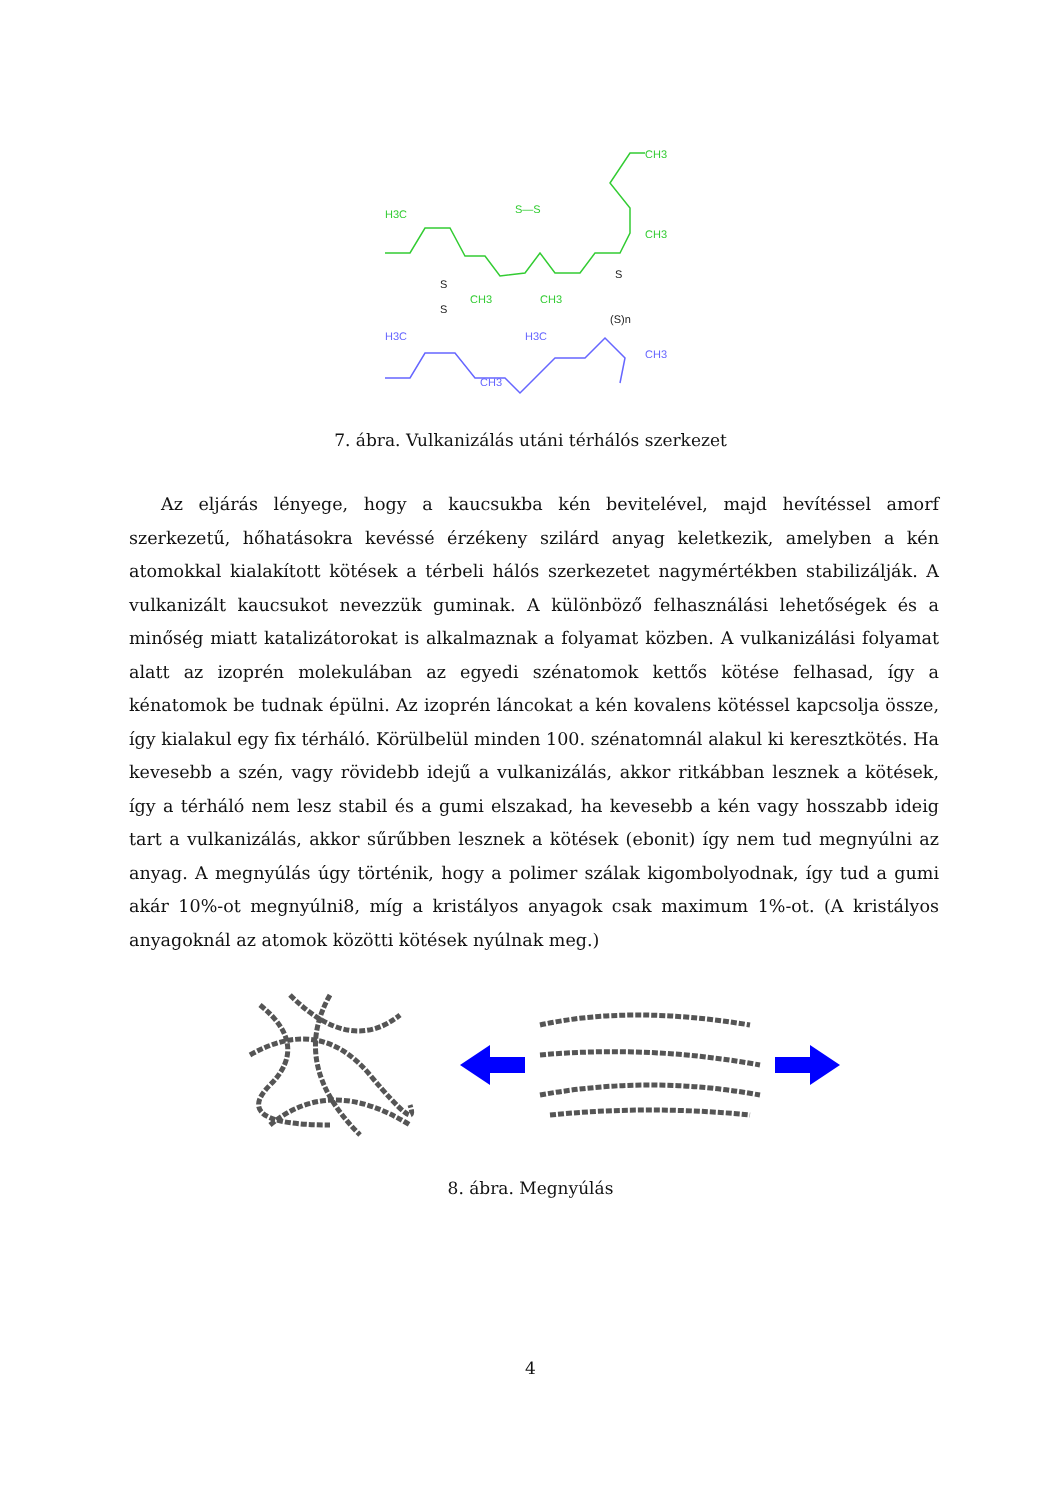H3C
CH3
CH3
CH3
CH3
S—S
H3C
H3C
CH3
CH3
S
S
S
(S)n
7. ábra. Vulkanizálás utáni térhálós szerkezet
Az eljárás lényege, hogy a kaucsukba kén bevitelével, majd hevítéssel amorf szerkezetű, hőhatásokra kevéssé érzékeny szilárd anyag keletkezik, amelyben a kén atomokkal kialakított kötések a térbeli hálós szerkezetet nagymértékben stabilizálják. A vulkanizált kaucsukot nevezzük guminak. A különböző felhasználási lehetőségek és a minőség miatt katalizátorokat is alkalmaznak a folyamat közben. A vulkanizálási folyamat alatt az izoprén molekulában az egyedi szénatomok kettős kötése felhasad, így a kénatomok be tudnak épülni. Az izoprén láncokat a kén kovalens kötéssel kapcsolja össze, így kialakul egy fix térháló. Körülbelül minden 100. szénatomnál alakul ki keresztkötés. Ha kevesebb a szén, vagy rövidebb idejű a vulkanizálás, akkor ritkábban lesznek a kötések, így a térháló nem lesz stabil és a gumi elszakad, ha kevesebb a kén vagy hosszabb ideig tart a vulkanizálás, akkor sűrűbben lesznek a kötések (ebonit) így nem tud megnyúlni az anyag. A megnyúlás úgy történik, hogy a polimer szálak kigombolyodnak, így tud a gumi akár 10%-ot megnyúlni8, míg a kristályos anyagok csak maximum 1%-ot. (A kristályos anyagoknál az atomok közötti kötések nyúlnak meg.)
8. ábra. Megnyúlás
4